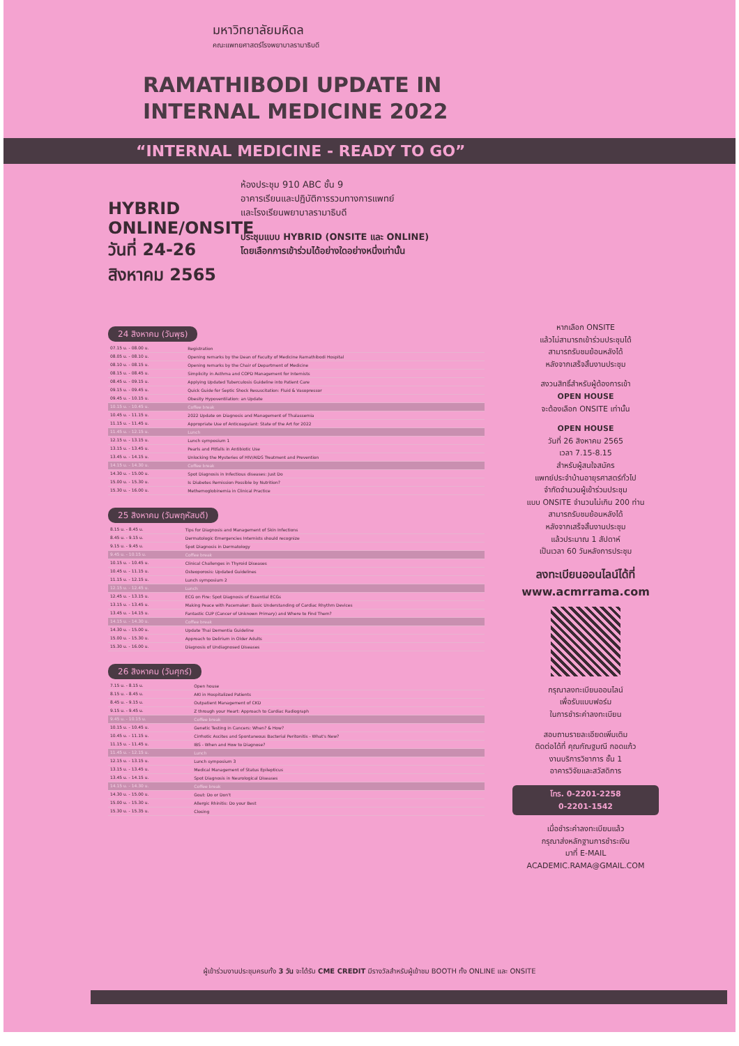มหาวิทยาลัยมหิดล
คณะแพทยศาสตร์โรงพยาบาลรามาธิบดี
RAMATHIBODI UPDATE IN
INTERNAL MEDICINE 2022
“INTERNAL MEDICINE - READY TO GO”
HYBRID ONLINE/ONSITE
วันที่ 24-26 สิงหาคม 2565
ห้องประชุม 910 ABC ชั้น 9
อาคารเรียนและปฏิบัติการรวมทางการแพทย์
และโรงเรียนพยาบาลรามาธิบดี
ประชุมแบบ HYBRID (ONSITE และ ONLINE)
โดยเลือกการเข้าร่วมได้อย่างใดอย่างหนึ่งเท่านั้น
24 สิงหาคม (วันพุธ)
| 07.15 น. - 08.00 น. | Registration | |
| 08.05 น. - 08.10 น. | Opening remarks by the Dean of Faculty of Medicine Ramathibodi Hospital | |
| 08.10 น. - 08.15 น. | Opening remarks by the Chair of Department of Medicine | |
| 08.15 น. - 08.45 น. | Simplicity in Asthma and COPD Management for Internists | |
| 08.45 น. - 09.15 น. | Applying Updated Tuberculosis Guideline into Patient Care | |
| 09.15 น. - 09.45 น. | Quick Guide for Septic Shock Resuscitation: Fluid & Vasopressor | |
| 09.45 น. - 10.15 น. | Obesity Hypoventilation: an Update | |
| 10.15 น. - 10.45 น. | Coffee break | |
| 10.45 น. - 11.15 น. | 2022 Update on Diagnosis and Management of Thalassemia | |
| 11.15 น. - 11.45 น. | Appropriate Use of Anticoagulant: State of the Art for 2022 | |
| 11.45 น. - 12.15 น. | Lunch | |
| 12.15 น. - 13.15 น. | Lunch symposium 1 | |
| 13.15 น. - 13.45 น. | Pearls and Pitfalls in Antibiotic Use | |
| 13.45 น. - 14.15 น. | Unlocking the Mysteries of HIV/AIDS Treatment and Prevention | |
| 14.15 น. - 14.30 น. | Coffee break | |
| 14.30 น. - 15.00 น. | Spot Diagnosis in Infectious diseases: Just Do | |
| 15.00 น. - 15.30 น. | Is Diabetes Remission Possible by Nutrition? | |
| 15.30 น. - 16.00 น. | Methemoglobinemia in Clinical Practice | |
25 สิงหาคม (วันพฤหัสบดี)
| 8.15 น. - 8.45 น. | Tips for Diagnosis and Management of Skin Infections |
| 8.45 น. - 9.15 น. | Dermatologic Emergencies Internists should recognize |
| 9.15 น. - 9.45 น. | Spot Diagnosis in Dermatology |
| 9.45 น. - 10.15 น. | Coffee break |
| 10.15 น. - 10.45 น. | Clinical Challenges in Thyroid Diseases |
| 10.45 น. - 11.15 น. | Osteoporosis: Updated Guidelines |
| 11.15 น. - 12.15 น. | Lunch symposium 2 |
| 12.15 น. - 12.45 น. | Lunch |
| 12.45 น. - 13.15 น. | ECG on Fire: Spot Diagnosis of Essential ECGs |
| 13.15 น. - 13.45 น. | Making Peace with Pacemaker: Basic Understanding of Cardiac Rhythm Devices |
| 13.45 น. - 14.15 น. | Fantastic CUP (Cancer of Unknown Primary) and Where to Find Them? |
| 14.15 น. - 14.30 น. | Coffee break |
| 14.30 น. - 15.00 น. | Update Thai Dementia Guideline |
| 15.00 น. - 15.30 น. | Approach to Delirium in Older Adults |
| 15.30 น. - 16.00 น. | Diagnosis of Undiagnosed Diseases |
26 สิงหาคม (วันศุกร์)
| 7.15 น. - 8.15 น. | Open house |
| 8.15 น. - 8.45 น. | AKI in Hospitalized Patients |
| 8.45 น. - 9.15 น. | Outpatient Management of CKD |
| 9.15 น. - 9.45 น. | Z through your Heart: Approach to Cardiac Radiograph |
| 9.45 น. - 10.15 น. | Coffee break |
| 10.15 น. - 10.45 น. | Genetic Testing in Cancers: When? & How? |
| 10.45 น. - 11.15 น. | Cirrhotic Ascites and Spontaneous Bacterial Peritonitis - What's New? |
| 11.15 น. - 11.45 น. | IBS - When and How to Diagnose? |
| 11.45 น. - 12.15 น. | Lunch |
| 12.15 น. - 13.15 น. | Lunch symposium 3 |
| 13.15 น. - 13.45 น. | Medical Management of Status Epilepticus |
| 13.45 น. - 14.15 น. | Spot Diagnosis in Neurological Diseases |
| 14.15 น. - 14.30 น. | Coffee break |
| 14.30 น. - 15.00 น. | Gout: Do or Don't |
| 15.00 น. - 15.30 น. | Allergic Rhinitis: Do your Best |
| 15.30 น. - 15.35 น. | Closing |
หากเลือก ONSITE
แล้วไม่สามารถเข้าร่วมประชุมได้
สามารถรับชมย้อนหลังได้
หลังจากเสร็จสิ้นงานประชุม
สงวนสิทธิ์สำหรับผู้ต้องการเข้า
OPEN HOUSE
จะต้องเลือก ONSITE เท่านั้น
OPEN HOUSE
วันที่ 26 สิงหาคม 2565
เวลา 7.15-8.15
สำหรับผู้สนใจสมัคร
แพทย์ประจำบ้านอายุรศาสตร์ทั่วไป
จำกัดจำนวนผู้เข้าร่วมประชุม
แบบ ONSITE จำนวนไม่เกิน 200 ท่าน
สามารถรับชมย้อนหลังได้
หลังจากเสร็จสิ้นงานประชุม
แล้วประมาณ 1 สัปดาห์
เป็นเวลา 60 วันหลังการประชุม
ลงทะเบียนออนไลน์ได้ที่
www.acmrrama.com
กรุณาลงทะเบียนออนไลน์
เพื่อรับแบบฟอร์ม
ในการชำระค่าลงทะเบียน
สอบถามรายละเอียดเพิ่มเติม
ติดต่อได้ที่ คุณกัณฐมณี กอดแก้ว
งานบริการวิชาการ ชั้น 1
อาคารวิจัยและสวัสดิการ
โทร. 0-2201-2258
0-2201-1542
เมื่อชำระค่าลงทะเบียนแล้ว
กรุณาส่งหลักฐานการชำระเงิน
มาที่ E-MAIL
ACADEMIC.RAMA@GMAIL.COM
ผู้เข้าร่วมงานประชุมครบทั้ง 3 วัน จะได้รับ CME CREDIT มีรางวัลสำหรับผู้เข้าชม BOOTH ทั้ง ONLINE และ ONSITE